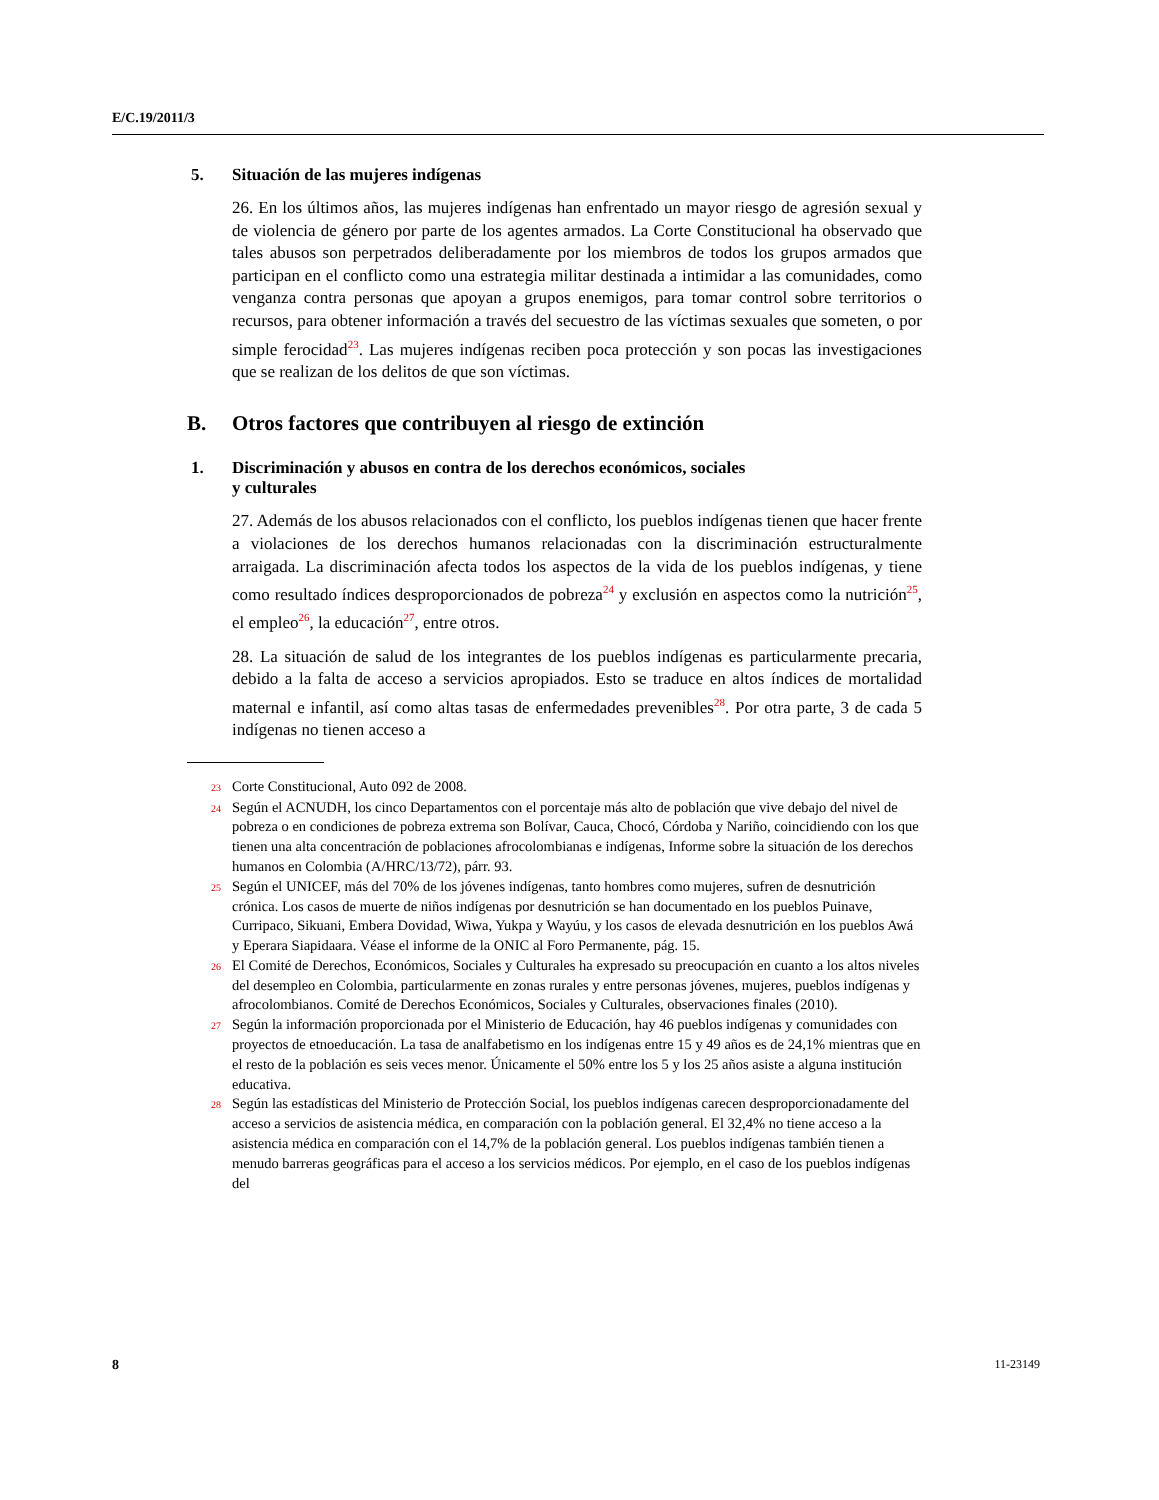E/C.19/2011/3
5. Situación de las mujeres indígenas
26. En los últimos años, las mujeres indígenas han enfrentado un mayor riesgo de agresión sexual y de violencia de género por parte de los agentes armados. La Corte Constitucional ha observado que tales abusos son perpetrados deliberadamente por los miembros de todos los grupos armados que participan en el conflicto como una estrategia militar destinada a intimidar a las comunidades, como venganza contra personas que apoyan a grupos enemigos, para tomar control sobre territorios o recursos, para obtener información a través del secuestro de las víctimas sexuales que someten, o por simple ferocidad<sup>23</sup>. Las mujeres indígenas reciben poca protección y son pocas las investigaciones que se realizan de los delitos de que son víctimas.
B. Otros factores que contribuyen al riesgo de extinción
1. Discriminación y abusos en contra de los derechos económicos, sociales
y culturales
27. Además de los abusos relacionados con el conflicto, los pueblos indígenas tienen que hacer frente a violaciones de los derechos humanos relacionadas con la discriminación estructuralmente arraigada. La discriminación afecta todos los aspectos de la vida de los pueblos indígenas, y tiene como resultado índices desproporcionados de pobreza<sup>24</sup> y exclusión en aspectos como la nutrición<sup>25</sup>, el empleo<sup>26</sup>, la educación<sup>27</sup>, entre otros.
28. La situación de salud de los integrantes de los pueblos indígenas es particularmente precaria, debido a la falta de acceso a servicios apropiados. Esto se traduce en altos índices de mortalidad maternal e infantil, así como altas tasas de enfermedades prevenibles<sup>28</sup>. Por otra parte, 3 de cada 5 indígenas no tienen acceso a
23 Corte Constitucional, Auto 092 de 2008.
24 Según el ACNUDH, los cinco Departamentos con el porcentaje más alto de población que vive debajo del nivel de pobreza o en condiciones de pobreza extrema son Bolívar, Cauca, Chocó, Córdoba y Nariño, coincidiendo con los que tienen una alta concentración de poblaciones afrocolombianas e indígenas, Informe sobre la situación de los derechos humanos en Colombia (A/HRC/13/72), párr. 93.
25 Según el UNICEF, más del 70% de los jóvenes indígenas, tanto hombres como mujeres, sufren de desnutrición crónica. Los casos de muerte de niños indígenas por desnutrición se han documentado en los pueblos Puinave, Curripaco, Sikuani, Embera Dovidad, Wiwa, Yukpa y Wayúu, y los casos de elevada desnutrición en los pueblos Awá y Eperara Siapidaara. Véase el informe de la ONIC al Foro Permanente, pág. 15.
26 El Comité de Derechos, Económicos, Sociales y Culturales ha expresado su preocupación en cuanto a los altos niveles del desempleo en Colombia, particularmente en zonas rurales y entre personas jóvenes, mujeres, pueblos indígenas y afrocolombianos. Comité de Derechos Económicos, Sociales y Culturales, observaciones finales (2010).
27 Según la información proporcionada por el Ministerio de Educación, hay 46 pueblos indígenas y comunidades con proyectos de etnoeducación. La tasa de analfabetismo en los indígenas entre 15 y 49 años es de 24,1% mientras que en el resto de la población es seis veces menor. Únicamente el 50% entre los 5 y los 25 años asiste a alguna institución educativa.
28 Según las estadísticas del Ministerio de Protección Social, los pueblos indígenas carecen desproporcionadamente del acceso a servicios de asistencia médica, en comparación con la población general. El 32,4% no tiene acceso a la asistencia médica en comparación con el 14,7% de la población general. Los pueblos indígenas también tienen a menudo barreras geográficas para el acceso a los servicios médicos. Por ejemplo, en el caso de los pueblos indígenas del
8 11-23149